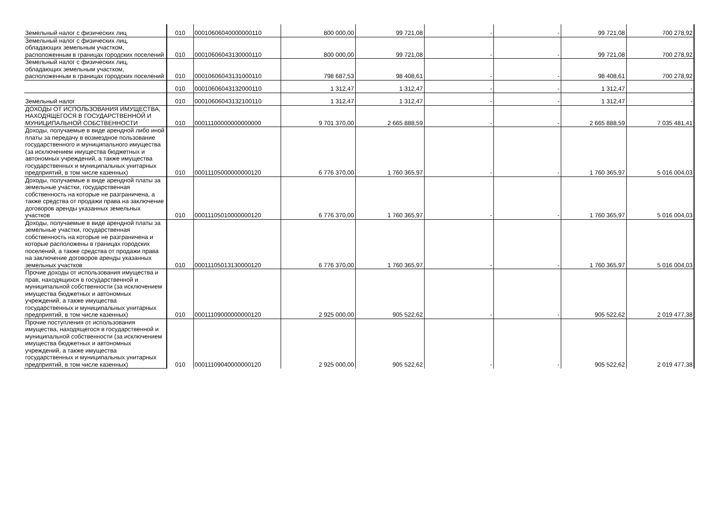| Земельный налог с физических лиц | 010 | 00010606040000000110 | 800 000,00 | 99 721,08 | - | - | 99 721,08 | 700 278,92 |
| Земельный налог с физических лиц, обладающих земельным участком, расположенным в границах городских поселений | 010 | 00010606043130000110 | 800 000,00 | 99 721,08 | - | - | 99 721,08 | 700 278,92 |
| Земельный налог с физических лиц, обладающих земельным участком, расположенным в границах городских поселений | 010 | 00010606043131000110 | 798 687,53 | 98 408,61 | - | - | 98 408,61 | 700 278,92 |
| | 010 | 00010606043132000110 | 1 312,47 | 1 312,47 | - | - | 1 312,47 | - |
| Земельный налог | 010 | 00010606043132100110 | 1 312,47 | 1 312,47 | - | - | 1 312,47 | - |
| ДОХОДЫ ОТ ИСПОЛЬЗОВАНИЯ ИМУЩЕСТВА, НАХОДЯЩЕГОСЯ В ГОСУДАРСТВЕННОЙ И МУНИЦИПАЛЬНОЙ СОБСТВЕННОСТИ | 010 | 00011100000000000000 | 9 701 370,00 | 2 665 888,59 | - | - | 2 665 888,59 | 7 035 481,41 |
| Доходы, получаемые в виде арендной либо иной платы за передачу в возмездное пользование государственного и муниципального имущества (за исключением имущества бюджетных и автономных учреждений, а также имущества государственных и муниципальных унитарных предприятий, в том числе казенных) | 010 | 00011105000000000120 | 6 776 370,00 | 1 760 365,97 | - | - | 1 760 365,97 | 5 016 004,03 |
| Доходы, получаемые в виде арендной платы за земельные участки, государственная собственность на которые не разграничена, а также средства от продажи права на заключение договоров аренды указанных земельных участков | 010 | 00011105010000000120 | 6 776 370,00 | 1 760 365,97 | - | - | 1 760 365,97 | 5 016 004,03 |
| Доходы, получаемые в виде арендной платы за земельные участки, государственная собственность на которые не разграничена и которые расположены в границах городских поселений, а также средства от продажи права на заключение договоров аренды указанных земельных участков | 010 | 00011105013130000120 | 6 776 370,00 | 1 760 365,97 | - | - | 1 760 365,97 | 5 016 004,03 |
| Прочие доходы от использования имущества и прав, находящихся в государственной и муниципальной собственности (за исключением имущества бюджетных и автономных учреждений, а также имущества государственных и муниципальных унитарных предприятий, в том числе казенных) | 010 | 00011109000000000120 | 2 925 000,00 | 905 522,62 | - | - | 905 522,62 | 2 019 477,38 |
| Прочие поступления от использования имущества, находящегося в государственной и муниципальной собственности (за исключением имущества бюджетных и автономных учреждений, а также имущества государственных и муниципальных унитарных предприятий, в том числе казенных) | 010 | 00011109040000000120 | 2 925 000,00 | 905 522,62 | - | - | 905 522,62 | 2 019 477,38 |